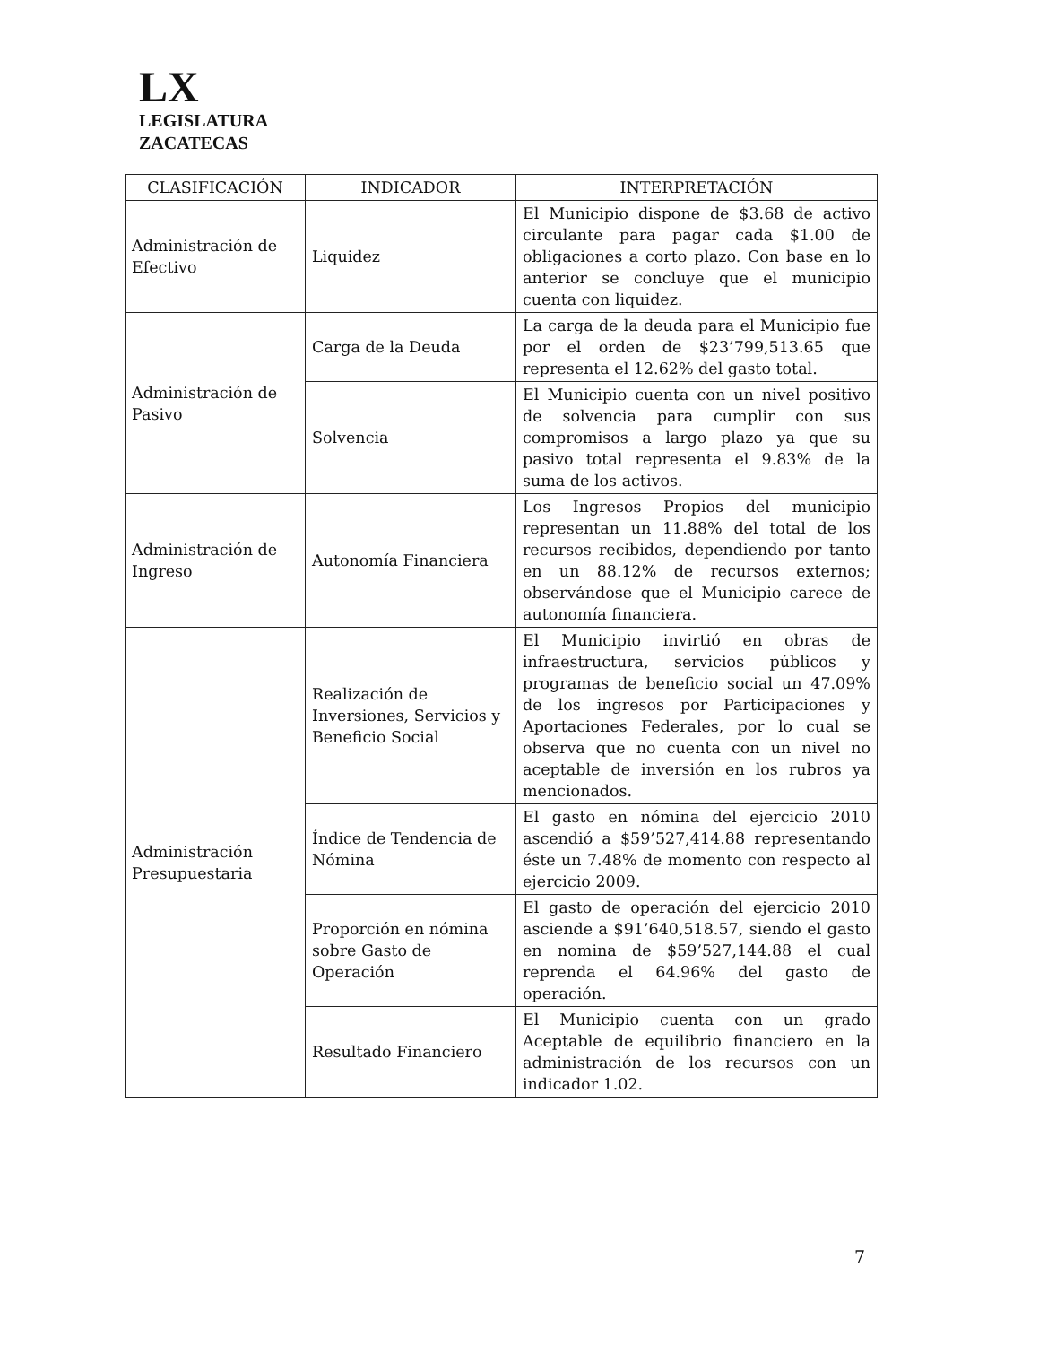LX
LEGISLATURA
ZACATECAS
| CLASIFICACIÓN | INDICADOR | INTERPRETACIÓN |
| --- | --- | --- |
| Administración de Efectivo | Liquidez | El Municipio dispone de $3.68 de activo circulante para pagar cada $1.00 de obligaciones a corto plazo. Con base en lo anterior se concluye que el municipio cuenta con liquidez. |
| Administración de Pasivo | Carga de la Deuda | La carga de la deuda para el Municipio fue por el orden de $23’799,513.65 que representa el 12.62% del gasto total. |
| | Solvencia | El Municipio cuenta con un nivel positivo de solvencia para cumplir con sus compromisos a largo plazo ya que su pasivo total representa el 9.83% de la suma de los activos. |
| Administración de Ingreso | Autonomía Financiera | Los Ingresos Propios del municipio representan un 11.88% del total de los recursos recibidos, dependiendo por tanto en un 88.12% de recursos externos; observándose que el Municipio carece de autonomía financiera. |
| Administración Presupuestaria | Realización de Inversiones, Servicios y Beneficio Social | El Municipio invirtió en obras de infraestructura, servicios públicos y programas de beneficio social un 47.09% de los ingresos por Participaciones y Aportaciones Federales, por lo cual se observa que no cuenta con un nivel no aceptable de inversión en los rubros ya mencionados. |
| | Índice de Tendencia de Nómina | El gasto en nómina del ejercicio 2010 ascendió a $59’527,414.88 representando éste un 7.48% de momento con respecto al ejercicio 2009. |
| | Proporción en nómina sobre Gasto de Operación | El gasto de operación del ejercicio 2010 asciende a $91’640,518.57, siendo el gasto en nomina de $59’527,144.88 el cual reprenda el 64.96% del gasto de operación. |
| | Resultado Financiero | El Municipio cuenta con un grado Aceptable de equilibrio financiero en la administración de los recursos con un indicador 1.02. |
7